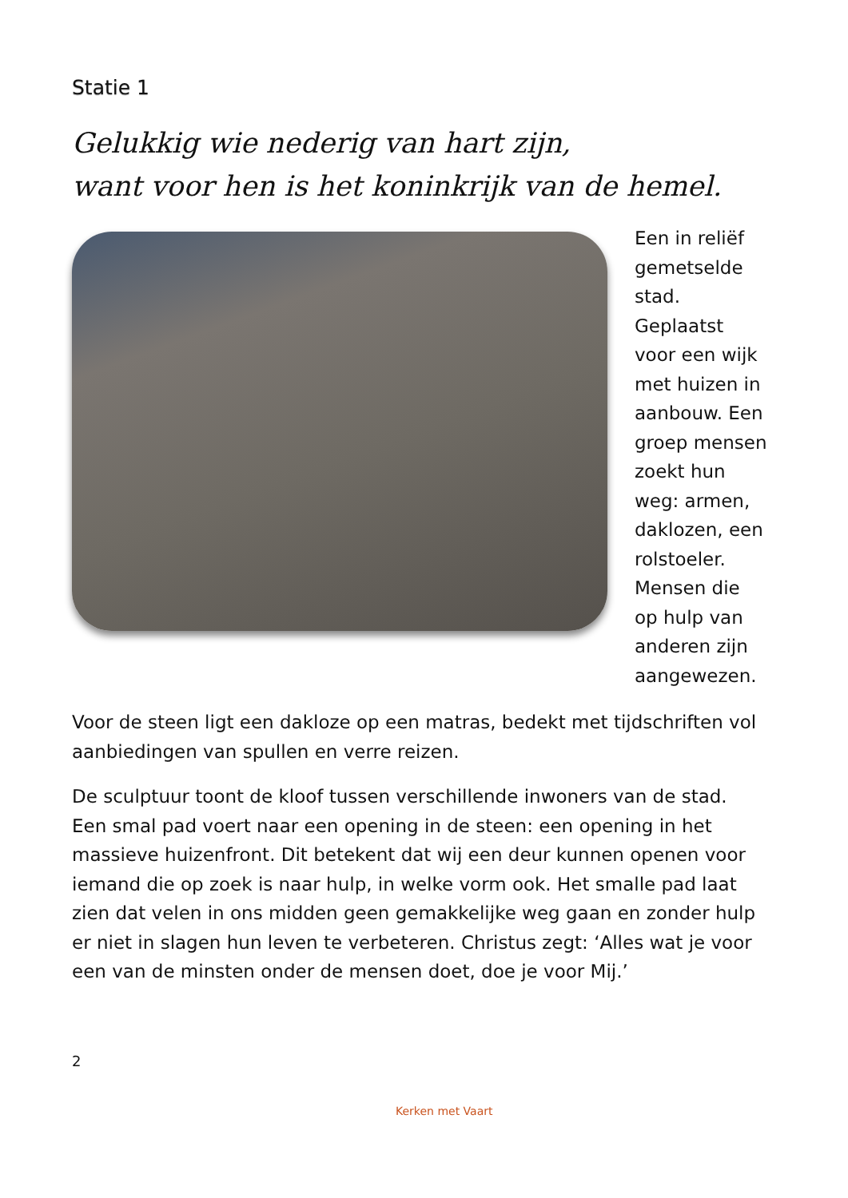Statie 1
Gelukkig wie nederig van hart zijn,
want voor hen is het koninkrijk van de hemel.
Een in reliëf gemetselde stad. Geplaatst voor een wijk met huizen in aanbouw. Een groep mensen zoekt hun weg: armen, daklozen, een rolstoeler. Mensen die op hulp van anderen zijn aangewezen.
Voor de steen ligt een dakloze op een matras, bedekt met tijdschriften vol aanbiedingen van spullen en verre reizen.
De sculptuur toont de kloof tussen verschillende inwoners van de stad. Een smal pad voert naar een opening in de steen: een opening in het massieve huizenfront. Dit betekent dat wij een deur kunnen openen voor iemand die op zoek is naar hulp, in welke vorm ook. Het smalle pad laat zien dat velen in ons midden geen gemakkelijke weg gaan en zonder hulp er niet in slagen hun leven te verbeteren. Christus zegt: ‘Alles wat je voor een van de minsten onder de mensen doet, doe je voor Mij.’
2
Kerken met Vaart